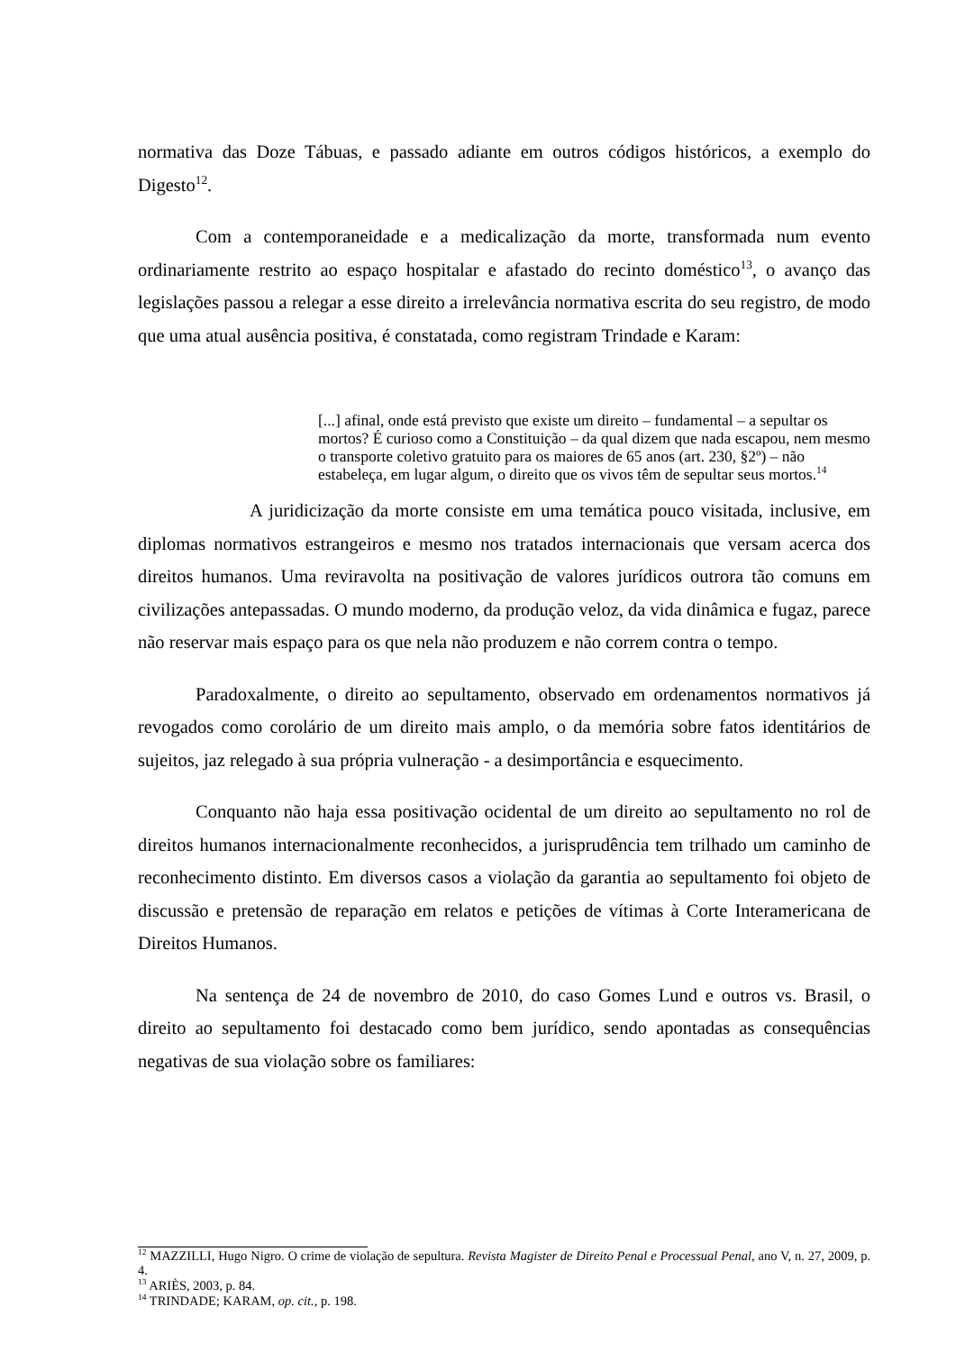normativa das Doze Tábuas, e passado adiante em outros códigos históricos, a exemplo do Digesto<sup>12</sup>.
Com a contemporaneidade e a medicalização da morte, transformada num evento ordinariamente restrito ao espaço hospitalar e afastado do recinto doméstico<sup>13</sup>, o avanço das legislações passou a relegar a esse direito a irrelevância normativa escrita do seu registro, de modo que uma atual ausência positiva, é constatada, como registram Trindade e Karam:
[...] afinal, onde está previsto que existe um direito – fundamental – a sepultar os mortos? É curioso como a Constituição – da qual dizem que nada escapou, nem mesmo o transporte coletivo gratuito para os maiores de 65 anos (art. 230, §2º) – não estabeleça, em lugar algum, o direito que os vivos têm de sepultar seus mortos.<sup>14</sup>
A juridicização da morte consiste em uma temática pouco visitada, inclusive, em diplomas normativos estrangeiros e mesmo nos tratados internacionais que versam acerca dos direitos humanos. Uma reviravolta na positivação de valores jurídicos outrora tão comuns em civilizações antepassadas. O mundo moderno, da produção veloz, da vida dinâmica e fugaz, parece não reservar mais espaço para os que nela não produzem e não correm contra o tempo.
Paradoxalmente, o direito ao sepultamento, observado em ordenamentos normativos já revogados como corolário de um direito mais amplo, o da memória sobre fatos identitários de sujeitos, jaz relegado à sua própria vulneração - a desimportância e esquecimento.
Conquanto não haja essa positivação ocidental de um direito ao sepultamento no rol de direitos humanos internacionalmente reconhecidos, a jurisprudência tem trilhado um caminho de reconhecimento distinto. Em diversos casos a violação da garantia ao sepultamento foi objeto de discussão e pretensão de reparação em relatos e petições de vítimas à Corte Interamericana de Direitos Humanos.
Na sentença de 24 de novembro de 2010, do caso Gomes Lund e outros vs. Brasil, o direito ao sepultamento foi destacado como bem jurídico, sendo apontadas as consequências negativas de sua violação sobre os familiares:
<sup>12</sup> MAZZILLI, Hugo Nigro. O crime de violação de sepultura. Revista Magister de Direito Penal e Processual Penal, ano V, n. 27, 2009, p. 4.
<sup>13</sup> ARIÈS, 2003, p. 84.
<sup>14</sup> TRINDADE; KARAM, op. cit., p. 198.